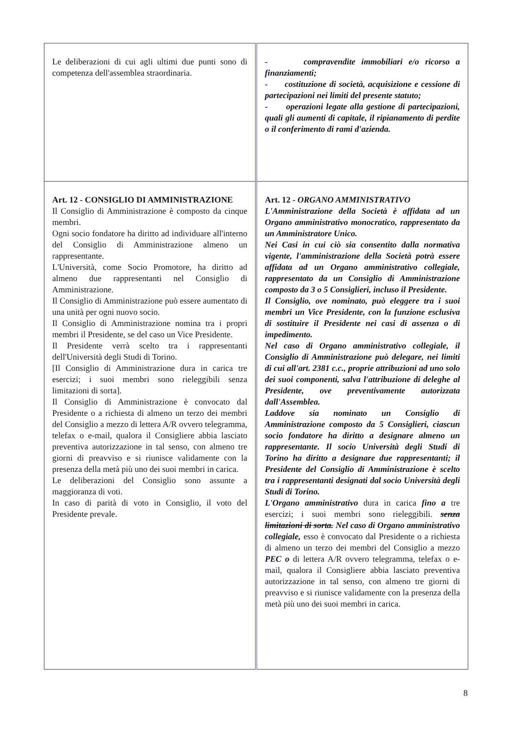| Le deliberazioni di cui agli ultimi due punti sono di competenza dell'assemblea straordinaria. | - compravendite immobiliari e/o ricorso a finanziamenti; - costituzione di società, acquisizione e cessione di partecipazioni nei limiti del presente statuto; - operazioni legate alla gestione di partecipazioni, quali gli aumenti di capitale, il ripianamento di perdite o il conferimento di rami d'azienda. |
| Art. 12 - CONSIGLIO DI AMMINISTRAZIONE Il Consiglio di Amministrazione è composto da cinque membri. Ogni socio fondatore ha diritto ad individuare all'interno del Consiglio di Amministrazione almeno un rappresentante. L'Università, come Socio Promotore, ha diritto ad almeno due rappresentanti nel Consiglio di Amministrazione. Il Consiglio di Amministrazione può essere aumentato di una unità per ogni nuovo socio. Il Consiglio di Amministrazione nomina tra i propri membri il Presidente, se del caso un Vice Presidente. Il Presidente verrà scelto tra i rappresentanti dell'Università degli Studi di Torino. [Il Consiglio di Amministrazione dura in carica tre esercizi; i suoi membri sono rieleggibili senza limitazioni di sorta]. Il Consiglio di Amministrazione è convocato dal Presidente o a richiesta di almeno un terzo dei membri del Consiglio a mezzo di lettera A/R ovvero telegramma, telefax o e-mail, qualora il Consigliere abbia lasciato preventiva autorizzazione in tal senso, con almeno tre giorni di preavviso e si riunisce validamente con la presenza della metà più uno dei suoi membri in carica. Le deliberazioni del Consiglio sono assunte a maggioranza di voti. In caso di parità di voto in Consiglio, il voto del Presidente prevale. | Art. 12 - ORGANO AMMINISTRATIVO L'Amministrazione della Società è affidata ad un Organo amministrativo monocratico, rappresentato da un Amministratore Unico. Nei Casi in cui ciò sia consentito dalla normativa vigente, l'amministrazione della Società potrà essere affidata ad un Organo amministrativo collegiale, rappresentato da un Consiglio di Amministrazione composto da 3 o 5 Consiglieri, incluso il Presidente. Il Consiglio, ove nominato, può eleggere tra i suoi membri un Vice Presidente, con la funzione esclusiva di sostituire il Presidente nei casi di assenza o di impedimento. Nel caso di Organo amministrativo collegiale, il Consiglio di Amministrazione può delegare, nei limiti di cui all'art. 2381 c.c., proprie attribuzioni ad uno solo dei suoi componenti, salva l'attribuzione di deleghe al Presidente, ove preventivamente autorizzata dall'Assemblea. Laddove sia nominato un Consiglio di Amministrazione composto da 5 Consiglieri, ciascun socio fondatore ha diritto a designare almeno un rappresentante. Il socio Università degli Studi di Torino ha diritto a designare due rappresentanti; il Presidente del Consiglio di Amministrazione è scelto tra i rappresentanti designati dal socio Università degli Studi di Torino. L'Organo amministrativo dura in carica fino a tre esercizi; i suoi membri sono rieleggibili. senza limitazioni di sorta. Nel caso di Organo amministrativo collegiale, esso è convocato dal Presidente o a richiesta di almeno un terzo dei membri del Consiglio a mezzo PEC o di lettera A/R ovvero telegramma, telefax o e-mail, qualora il Consigliere abbia lasciato preventiva autorizzazione in tal senso, con almeno tre giorni di preavviso e si riunisce validamente con la presenza della metà più uno dei suoi membri in carica. |
8